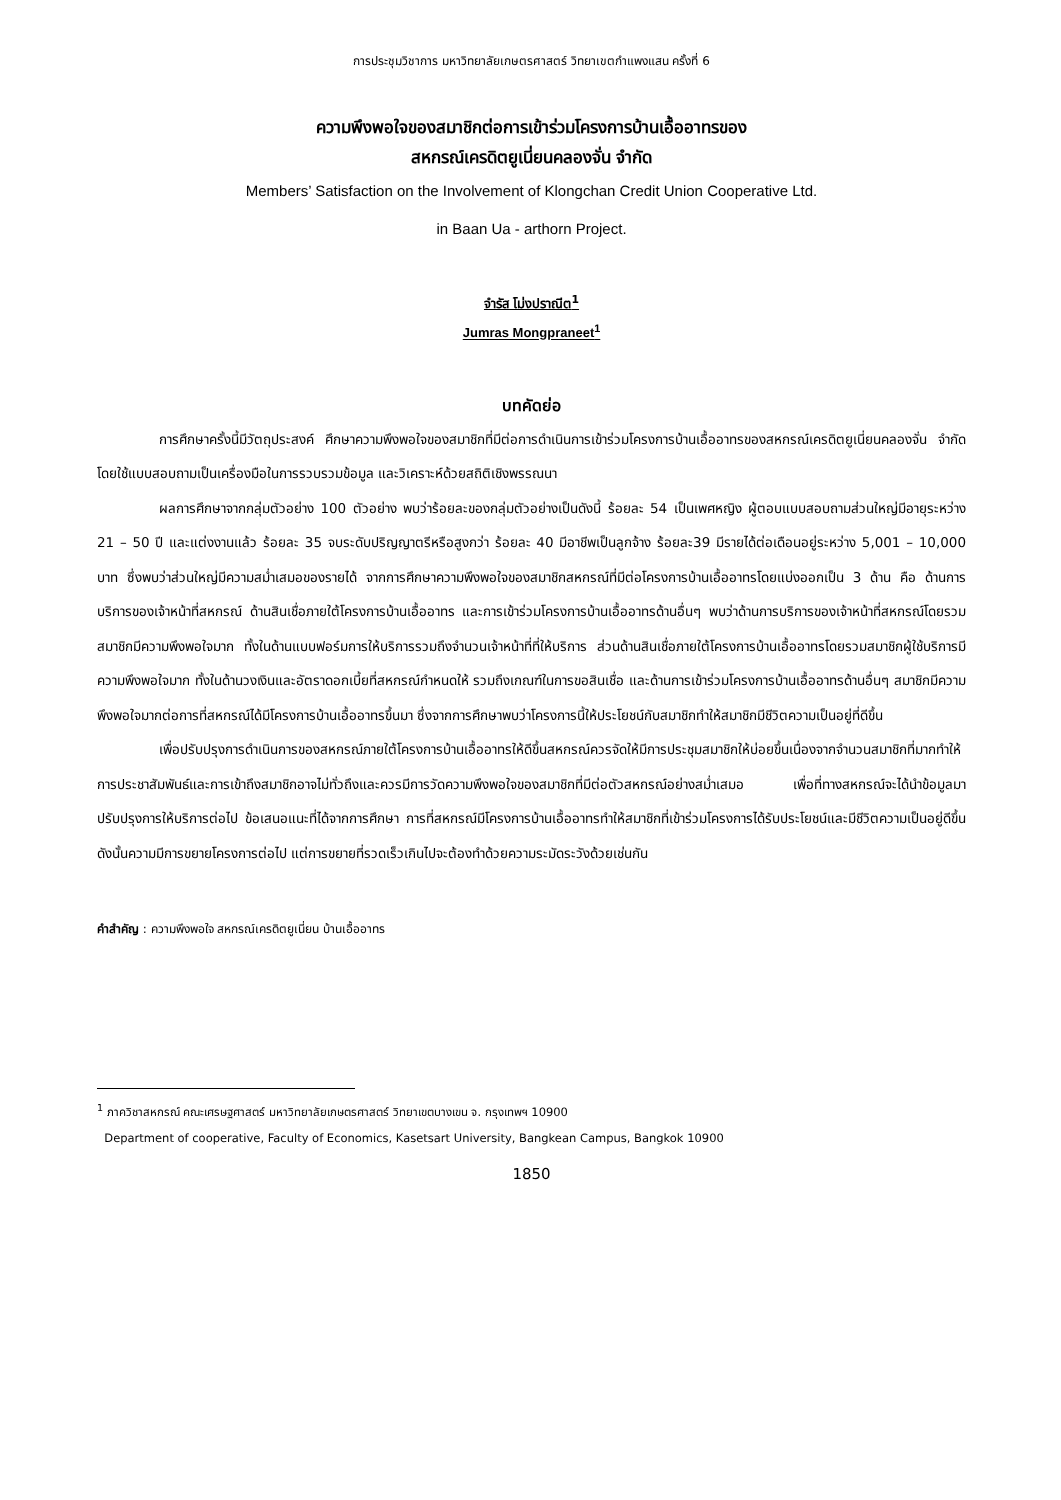การประชุมวิชาการ มหาวิทยาลัยเกษตรศาสตร์ วิทยาเขตกำแพงแสน ครั้งที่ 6
ความพึงพอใจของสมาชิกต่อการเข้าร่วมโครงการบ้านเอื้ออาทรของ
สหกรณ์เครดิตยูเนี่ยนคลองจั่น จำกัด
Members’ Satisfaction on the Involvement of Klongchan Credit Union Cooperative Ltd.
in Baan Ua - arthorn Project.
จำรัส โม่งปราณีต<sup>1</sup>
Jumras Mongpraneet<sup>1</sup>
บทคัดย่อ
การศึกษาครั้งนี้มีวัตถุประสงค์ ศึกษาความพึงพอใจของสมาชิกที่มีต่อการดำเนินการเข้าร่วมโครงการบ้านเอื้ออาทรของสหกรณ์เครดิตยูเนี่ยนคลองจั่น จำกัด โดยใช้แบบสอบถามเป็นเครื่องมือในการรวบรวมข้อมูล และวิเคราะห์ด้วยสถิติเชิงพรรณนา
ผลการศึกษาจากกลุ่มตัวอย่าง 100 ตัวอย่าง พบว่าร้อยละของกลุ่มตัวอย่างเป็นดังนี้ ร้อยละ 54 เป็นเพศหญิง ผู้ตอบแบบสอบถามส่วนใหญ่มีอายุระหว่าง 21 – 50 ปี และแต่งงานแล้ว ร้อยละ 35 จบระดับปริญญาตรีหรือสูงกว่า ร้อยละ 40 มีอาชีพเป็นลูกจ้าง ร้อยละ39 มีรายได้ต่อเดือนอยู่ระหว่าง 5,001 – 10,000 บาท ซึ่งพบว่าส่วนใหญ่มีความสม่ำเสมอของรายได้ จากการศึกษาความพึงพอใจของสมาชิกสหกรณ์ที่มีต่อโครงการบ้านเอื้ออาทรโดยแบ่งออกเป็น 3 ด้าน คือ ด้านการบริการของเจ้าหน้าที่สหกรณ์ ด้านสินเชื่อภายใต้โครงการบ้านเอื้ออาทร และการเข้าร่วมโครงการบ้านเอื้ออาทรด้านอื่นๆ พบว่าด้านการบริการของเจ้าหน้าที่สหกรณ์โดยรวมสมาชิกมีความพึงพอใจมาก ทั้งในด้านแบบฟอร์มการให้บริการรวมถึงจำนวนเจ้าหน้าที่ที่ให้บริการ ส่วนด้านสินเชื่อภายใต้โครงการบ้านเอื้ออาทรโดยรวมสมาชิกผู้ใช้บริการมีความพึงพอใจมาก ทั้งในด้านวงเงินและอัตราดอกเบี้ยที่สหกรณ์กำหนดให้ รวมถึงเกณฑ์ในการขอสินเชื่อ และด้านการเข้าร่วมโครงการบ้านเอื้ออาทรด้านอื่นๆ สมาชิกมีความพึงพอใจมากต่อการที่สหกรณ์ได้มีโครงการบ้านเอื้ออาทรขึ้นมา ซึ่งจากการศึกษาพบว่าโครงการนี้ให้ประโยชน์กับสมาชิกทำให้สมาชิกมีชีวิตความเป็นอยู่ที่ดีขึ้น
เพื่อปรับปรุงการดำเนินการของสหกรณ์ภายใต้โครงการบ้านเอื้ออาทรให้ดีขึ้นสหกรณ์ควรจัดให้มีการประชุมสมาชิกให้บ่อยขึ้นเนื่องจากจำนวนสมาชิกที่มากทำให้การประชาสัมพันธ์และการเข้าถึงสมาชิกอาจไม่ทั่วถึงและควรมีการวัดความพึงพอใจของสมาชิกที่มีต่อตัวสหกรณ์อย่างสม่ำเสมอ เพื่อที่ทางสหกรณ์จะได้นำข้อมูลมาปรับปรุงการให้บริการต่อไป ข้อเสนอแนะที่ได้จากการศึกษา การที่สหกรณ์มีโครงการบ้านเอื้ออาทรทำให้สมาชิกที่เข้าร่วมโครงการได้รับประโยชน์และมีชีวิตความเป็นอยู่ดีขึ้นดังนั้นความมีการขยายโครงการต่อไป แต่การขยายที่รวดเร็วเกินไปจะต้องทำด้วยความระมัดระวังด้วยเช่นกัน
คำสำคัญ : ความพึงพอใจ สหกรณ์เครดิตยูเนี่ยน บ้านเอื้ออาทร
<sup>1</sup> ภาควิชาสหกรณ์ คณะเศรษฐศาสตร์ มหาวิทยาลัยเกษตรศาสตร์ วิทยาเขตบางเขน จ. กรุงเทพฯ 10900
Department of cooperative, Faculty of Economics, Kasetsart University, Bangkean Campus, Bangkok 10900
1850